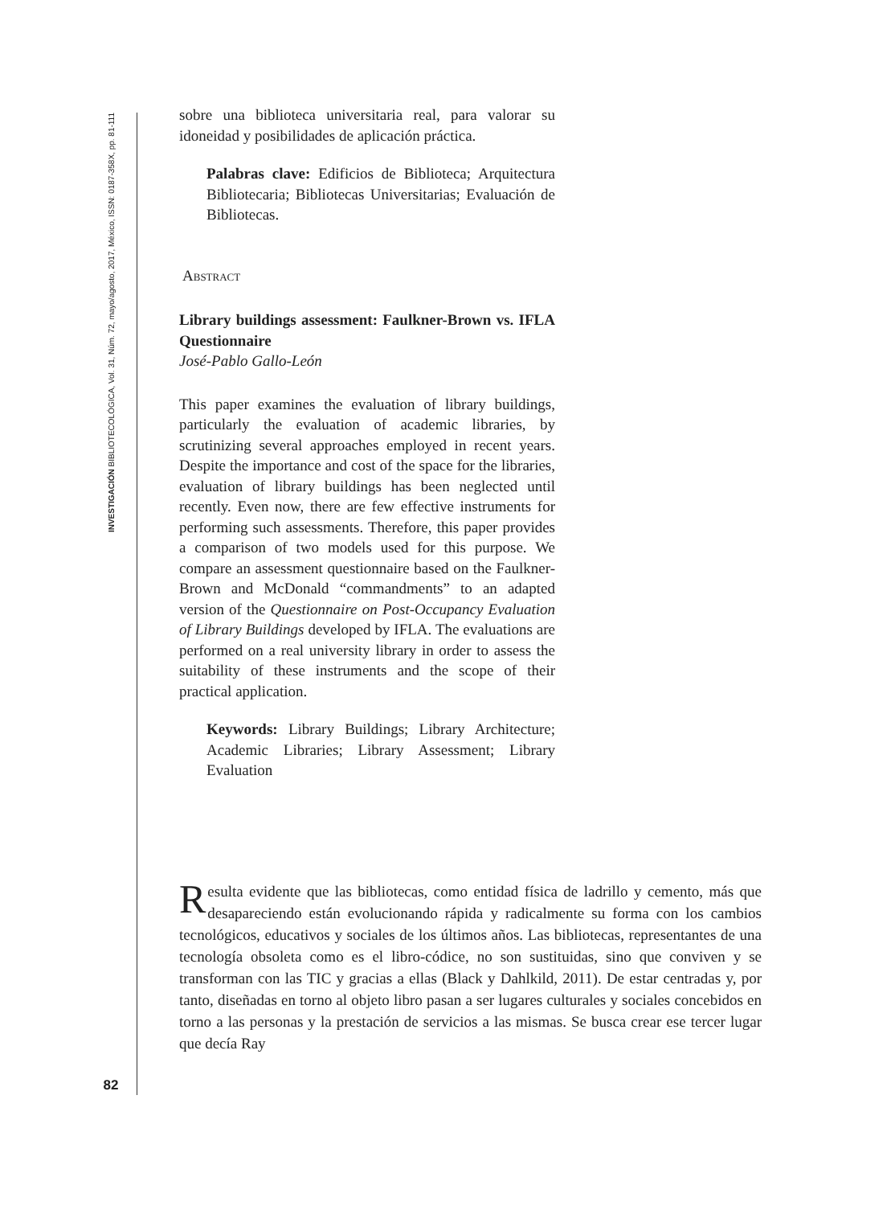INVESTIGACIÓN BIBLIOTECOLÓGICA, Vol. 31, Núm. 72, mayo/agosto, 2017, México, ISSN: 0187-358X, pp. 81-111
82
sobre una biblioteca universitaria real, para valorar su idoneidad y posibilidades de aplicación práctica.
Palabras clave: Edificios de Biblioteca; Arquitectura Bibliotecaria; Bibliotecas Universitarias; Evaluación de Bibliotecas.
Abstract
Library buildings assessment: Faulkner-Brown vs. IFLA Questionnaire
José-Pablo Gallo-León
This paper examines the evaluation of library buildings, particularly the evaluation of academic libraries, by scrutinizing several approaches employed in recent years. Despite the importance and cost of the space for the libraries, evaluation of library buildings has been neglected until recently. Even now, there are few effective instruments for performing such assessments. Therefore, this paper provides a comparison of two models used for this purpose. We compare an assessment questionnaire based on the Faulkner-Brown and McDonald “commandments” to an adapted version of the Questionnaire on Post-Occupancy Evaluation of Library Buildings developed by IFLA. The evaluations are performed on a real university library in order to assess the suitability of these instruments and the scope of their practical application.
Keywords: Library Buildings; Library Architecture; Academic Libraries; Library Assessment; Library Evaluation
Resulta evidente que las bibliotecas, como entidad física de ladrillo y cemento, más que desapareciendo están evolucionando rápida y radicalmente su forma con los cambios tecnológicos, educativos y sociales de los últimos años. Las bibliotecas, representantes de una tecnología obsoleta como es el libro-códice, no son sustituidas, sino que conviven y se transforman con las TIC y gracias a ellas (Black y Dahlkild, 2011). De estar centradas y, por tanto, diseñadas en torno al objeto libro pasan a ser lugares culturales y sociales concebidos en torno a las personas y la prestación de servicios a las mismas. Se busca crear ese tercer lugar que decía Ray